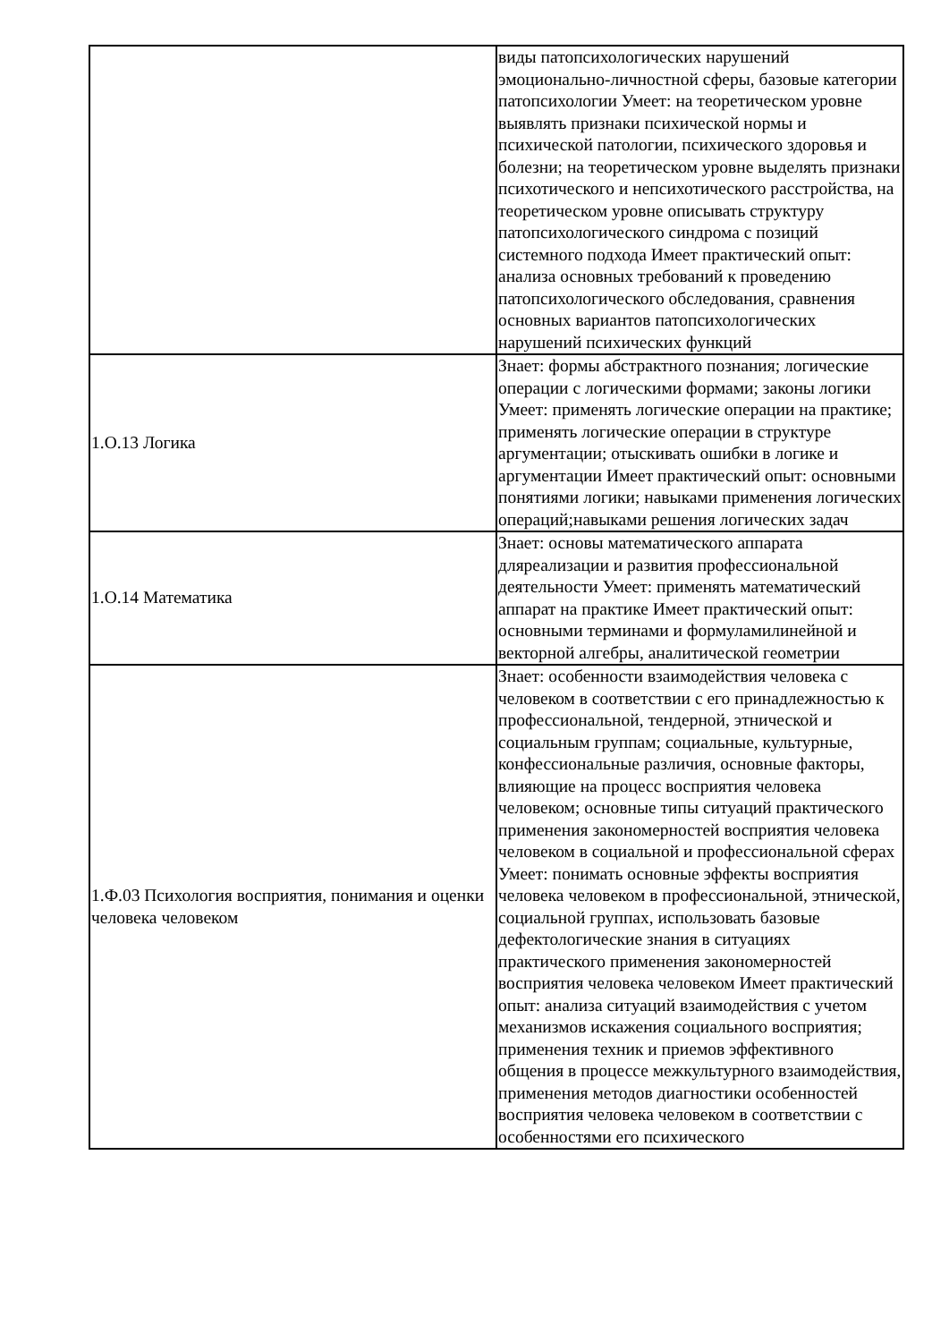| | виды патопсихологических нарушений эмоционально-личностной сферы, базовые категории патопсихологии Умеет: на теоретическом уровне выявлять признаки психической нормы и психической патологии, психического здоровья и болезни; на теоретическом уровне выделять признаки психотического и непсихотического расстройства, на теоретическом уровне описывать структуру патопсихологического синдрома с позиций системного подхода Имеет практический опыт: анализа основных требований к проведению патопсихологического обследования, сравнения основных вариантов патопсихологических нарушений психических функций |
| 1.О.13 Логика | Знает: формы абстрактного познания; логические операции с логическими формами; законы логики Умеет: применять логические операции на практике; применять логические операции в структуре аргументации; отыскивать ошибки в логике и аргументации Имеет практический опыт: основными понятиями логики; навыками применения логических операций;навыками решения логических задач |
| 1.О.14 Математика | Знает: основы математического аппарата дляреализации и развития профессиональной деятельности Умеет: применять математический аппарат на практике Имеет практический опыт: основными терминами и формуламилинейной и векторной алгебры, аналитической геометрии |
| 1.Ф.03 Психология восприятия, понимания и оценки человека человеком | Знает: особенности взаимодействия человека с человеком в соответствии с его принадлежностью к профессиональной, тендерной, этнической и социальным группам; социальные, культурные, конфессиональные различия, основные факторы, влияющие на процесс восприятия человека человеком; основные типы ситуаций практического применения закономерностей восприятия человека человеком в социальной и профессиональной сферах Умеет: понимать основные эффекты восприятия человека человеком в профессиональной, этнической, социальной группах, использовать базовые дефектологические знания в ситуациях практического применения закономерностей восприятия человека человеком Имеет практический опыт: анализа ситуаций взаимодействия с учетом механизмов искажения социального восприятия; применения техник и приемов эффективного общения в процессе межкультурного взаимодействия, применения методов диагностики особенностей восприятия человека человеком в соответствии с особенностями его психического |